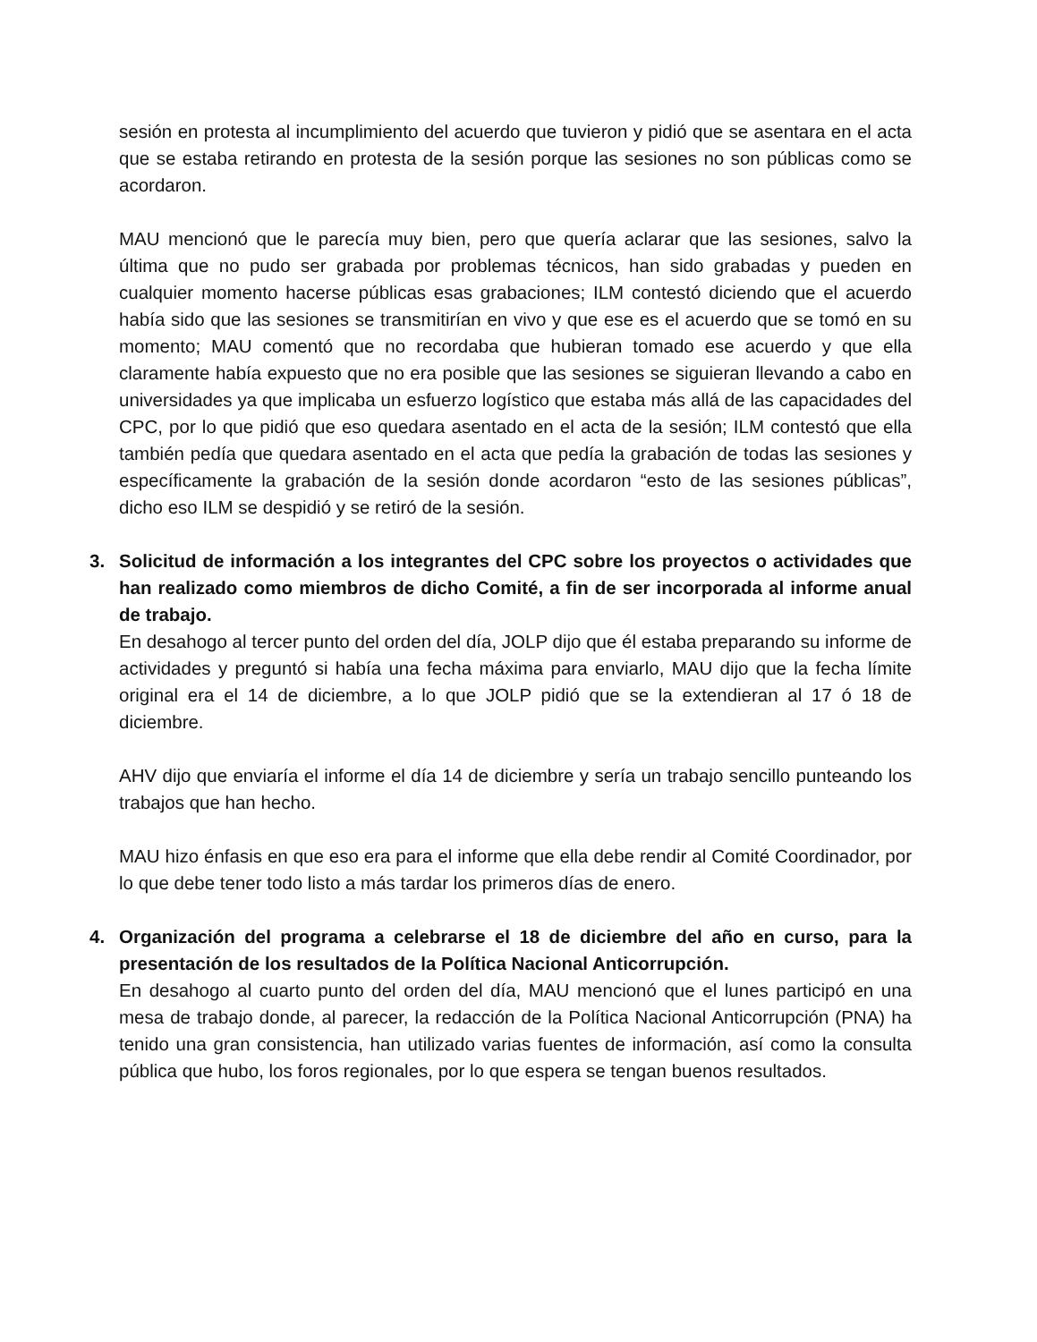sesión en protesta al incumplimiento del acuerdo que tuvieron y pidió que se asentara en el acta que se estaba retirando en protesta de la sesión porque las sesiones no son públicas como se acordaron.
MAU mencionó que le parecía muy bien, pero que quería aclarar que las sesiones, salvo la última que no pudo ser grabada por problemas técnicos, han sido grabadas y pueden en cualquier momento hacerse públicas esas grabaciones; ILM contestó diciendo que el acuerdo había sido que las sesiones se transmitirían en vivo y que ese es el acuerdo que se tomó en su momento; MAU comentó que no recordaba que hubieran tomado ese acuerdo y que ella claramente había expuesto que no era posible que las sesiones se siguieran llevando a cabo en universidades ya que implicaba un esfuerzo logístico que estaba más allá de las capacidades del CPC, por lo que pidió que eso quedara asentado en el acta de la sesión; ILM contestó que ella también pedía que quedara asentado en el acta que pedía la grabación de todas las sesiones y específicamente la grabación de la sesión donde acordaron “esto de las sesiones públicas”, dicho eso ILM se despidió y se retiró de la sesión.
3. Solicitud de información a los integrantes del CPC sobre los proyectos o actividades que han realizado como miembros de dicho Comité, a fin de ser incorporada al informe anual de trabajo.
En desahogo al tercer punto del orden del día, JOLP dijo que él estaba preparando su informe de actividades y preguntó si había una fecha máxima para enviarlo, MAU dijo que la fecha límite original era el 14 de diciembre, a lo que JOLP pidió que se la extendieran al 17 ó 18 de diciembre.
AHV dijo que enviaría el informe el día 14 de diciembre y sería un trabajo sencillo punteando los trabajos que han hecho.
MAU hizo énfasis en que eso era para el informe que ella debe rendir al Comité Coordinador, por lo que debe tener todo listo a más tardar los primeros días de enero.
4. Organización del programa a celebrarse el 18 de diciembre del año en curso, para la presentación de los resultados de la Política Nacional Anticorrupción.
En desahogo al cuarto punto del orden del día, MAU mencionó que el lunes participó en una mesa de trabajo donde, al parecer, la redacción de la Política Nacional Anticorrupción (PNA) ha tenido una gran consistencia, han utilizado varias fuentes de información, así como la consulta pública que hubo, los foros regionales, por lo que espera se tengan buenos resultados.